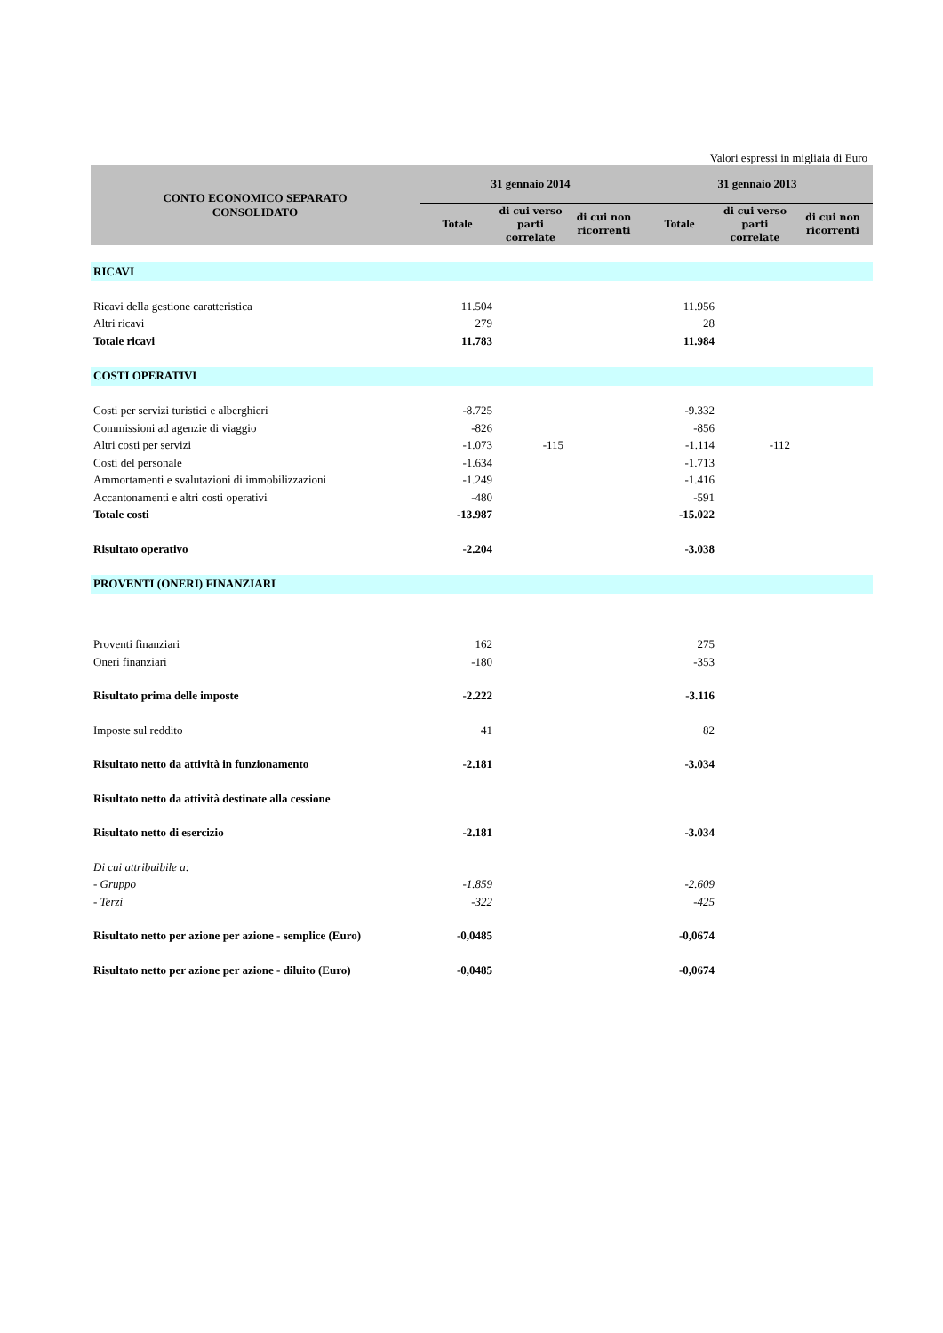Valori espressi in migliaia di Euro
| CONTO ECONOMICO SEPARATO CONSOLIDATO | 31 gennaio 2014 | | | 31 gennaio 2013 | | |
| --- | --- | --- | --- | --- | --- | --- |
| | Totale | di cui verso parti correlate | di cui non ricorrenti | Totale | di cui verso parti correlate | di cui non ricorrenti |
| RICAVI | | | | | | |
| Ricavi della gestione caratteristica | 11.504 | | | 11.956 | | |
| Altri ricavi | 279 | | | 28 | | |
| Totale ricavi | 11.783 | | | 11.984 | | |
| COSTI OPERATIVI | | | | | | |
| Costi per servizi turistici e alberghieri | -8.725 | | | -9.332 | | |
| Commissioni ad agenzie di viaggio | -826 | | | -856 | | |
| Altri costi per servizi | -1.073 | -115 | | -1.114 | -112 | |
| Costi del personale | -1.634 | | | -1.713 | | |
| Ammortamenti e svalutazioni di immobilizzazioni | -1.249 | | | -1.416 | | |
| Accantonamenti e altri costi operativi | -480 | | | -591 | | |
| Totale costi | -13.987 | | | -15.022 | | |
| Risultato operativo | -2.204 | | | -3.038 | | |
| PROVENTI (ONERI) FINANZIARI | | | | | | |
| Proventi finanziari | 162 | | | 275 | | |
| Oneri finanziari | -180 | | | -353 | | |
| Risultato prima delle imposte | -2.222 | | | -3.116 | | |
| Imposte sul reddito | 41 | | | 82 | | |
| Risultato netto da attività in funzionamento | -2.181 | | | -3.034 | | |
| Risultato netto da attività destinate alla cessione | | | | | | |
| Risultato netto di esercizio | -2.181 | | | -3.034 | | |
| Di cui attribuibile a: | | | | | | |
| - Gruppo | -1.859 | | | -2.609 | | |
| - Terzi | -322 | | | -425 | | |
| Risultato netto per azione per azione - semplice (Euro) | -0,0485 | | | -0,0674 | | |
| Risultato netto per azione per azione - diluito (Euro) | -0,0485 | | | -0,0674 | | |